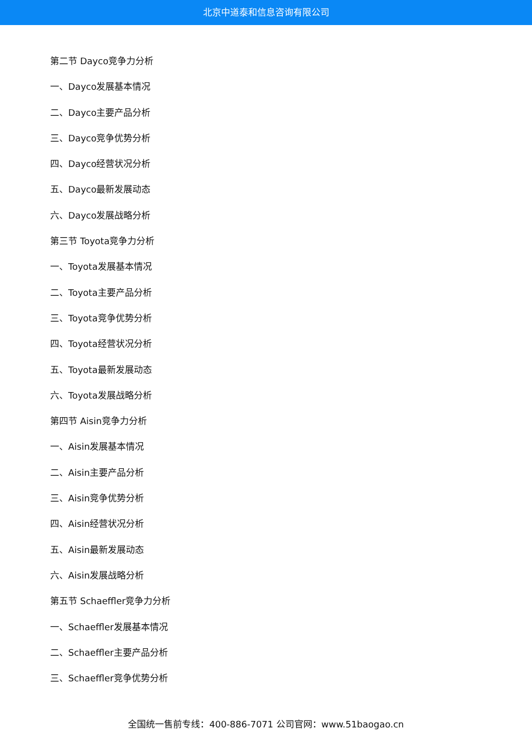北京中道泰和信息咨询有限公司
第二节 Dayco竞争力分析
一、Dayco发展基本情况
二、Dayco主要产品分析
三、Dayco竞争优势分析
四、Dayco经营状况分析
五、Dayco最新发展动态
六、Dayco发展战略分析
第三节 Toyota竞争力分析
一、Toyota发展基本情况
二、Toyota主要产品分析
三、Toyota竞争优势分析
四、Toyota经营状况分析
五、Toyota最新发展动态
六、Toyota发展战略分析
第四节 Aisin竞争力分析
一、Aisin发展基本情况
二、Aisin主要产品分析
三、Aisin竞争优势分析
四、Aisin经营状况分析
五、Aisin最新发展动态
六、Aisin发展战略分析
第五节 Schaeffler竞争力分析
一、Schaeffler发展基本情况
二、Schaeffler主要产品分析
三、Schaeffler竞争优势分析
全国统一售前专线：400-886-7071 公司官网：www.51baogao.cn